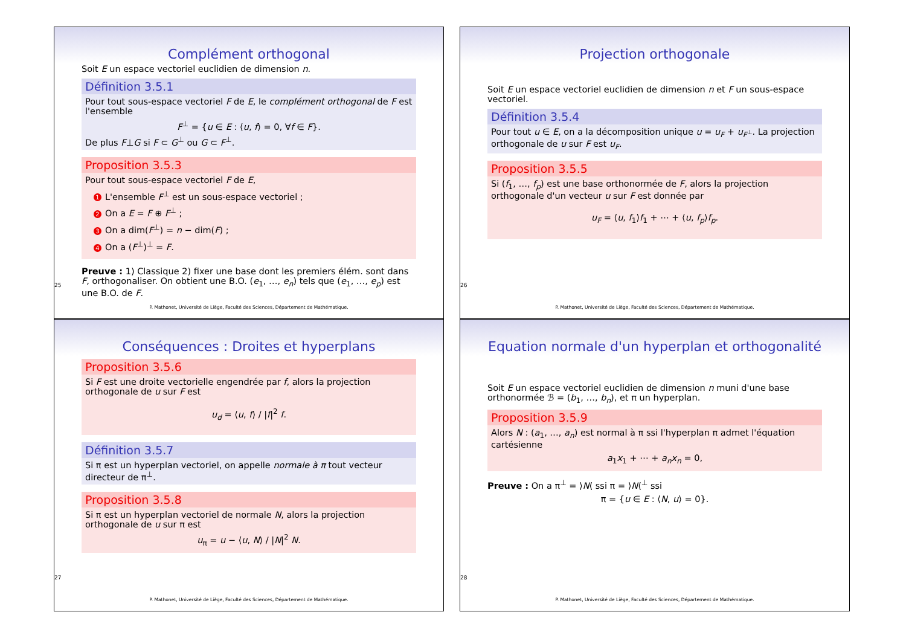Complément orthogonal
Soit E un espace vectoriel euclidien de dimension n.
Définition 3.5.1
Pour tout sous-espace vectoriel F de E, le complément orthogonal de F est l'ensemble
F<sup>⊥</sup> = {u ∈ E : ⟨u, f⟩ = 0, ∀f ∈ F}.
De plus F⊥G si F ⊂ G<sup>⊥</sup> ou G ⊂ F<sup>⊥</sup>.
Proposition 3.5.3
Pour tout sous-espace vectoriel F de E,
1 L'ensemble F<sup>⊥</sup> est un sous-espace vectoriel ;
2 On a E = F ⊕ F<sup>⊥</sup> ;
3 On a dim(F<sup>⊥</sup>) = n − dim(F) ;
4 On a (F<sup>⊥</sup>)<sup>⊥</sup> = F.
Preuve : 1) Classique 2) fixer une base dont les premiers élém. sont dans F, orthogonaliser. On obtient une B.O. (e<sub>1</sub>, …, e<sub>n</sub>) tels que (e<sub>1</sub>, …, e<sub>p</sub>) est une B.O. de F.
25
P. Mathonet, Université de Liège, Faculté des Sciences, Département de Mathématique.
Projection orthogonale
Soit E un espace vectoriel euclidien de dimension n et F un sous-espace vectoriel.
Définition 3.5.4
Pour tout u ∈ E, on a la décomposition unique u = u<sub>F</sub> + u<sub>F<sup>⊥</sup></sub>. La projection orthogonale de u sur F est u<sub>F</sub>.
Proposition 3.5.5
Si (f<sub>1</sub>, …, f<sub>p</sub>) est une base orthonormée de F, alors la projection orthogonale d'un vecteur u sur F est donnée par
u<sub>F</sub> = ⟨u, f<sub>1</sub>⟩f<sub>1</sub> + ⋯ + ⟨u, f<sub>p</sub>⟩f<sub>p</sub>.
26
P. Mathonet, Université de Liège, Faculté des Sciences, Département de Mathématique.
Conséquences : Droites et hyperplans
Proposition 3.5.6
Si F est une droite vectorielle engendrée par f, alors la projection orthogonale de u sur F est
u<sub>d</sub> = ⟨u, f⟩ / |f|<sup>2</sup> f.
Définition 3.5.7
Si π est un hyperplan vectoriel, on appelle normale à π tout vecteur directeur de π<sup>⊥</sup>.
Proposition 3.5.8
Si π est un hyperplan vectoriel de normale N, alors la projection orthogonale de u sur π est
u<sub>π</sub> = u − ⟨u, N⟩ / |N|<sup>2</sup> N.
27
P. Mathonet, Université de Liège, Faculté des Sciences, Département de Mathématique.
Equation normale d'un hyperplan et orthogonalité
Soit E un espace vectoriel euclidien de dimension n muni d'une base orthonormée ℬ = (b<sub>1</sub>, …, b<sub>n</sub>), et π un hyperplan.
Proposition 3.5.9
Alors N : (a<sub>1</sub>, …, a<sub>n</sub>) est normal à π ssi l'hyperplan π admet l'équation cartésienne
a<sub>1</sub>x<sub>1</sub> + ⋯ + a<sub>n</sub>x<sub>n</sub> = 0,
Preuve : On a π<sup>⊥</sup> = ⟩N⟨ ssi π = ⟩N⟨<sup>⊥</sup> ssi
π = {u ∈ E : ⟨N, u⟩ = 0}.
28
P. Mathonet, Université de Liège, Faculté des Sciences, Département de Mathématique.